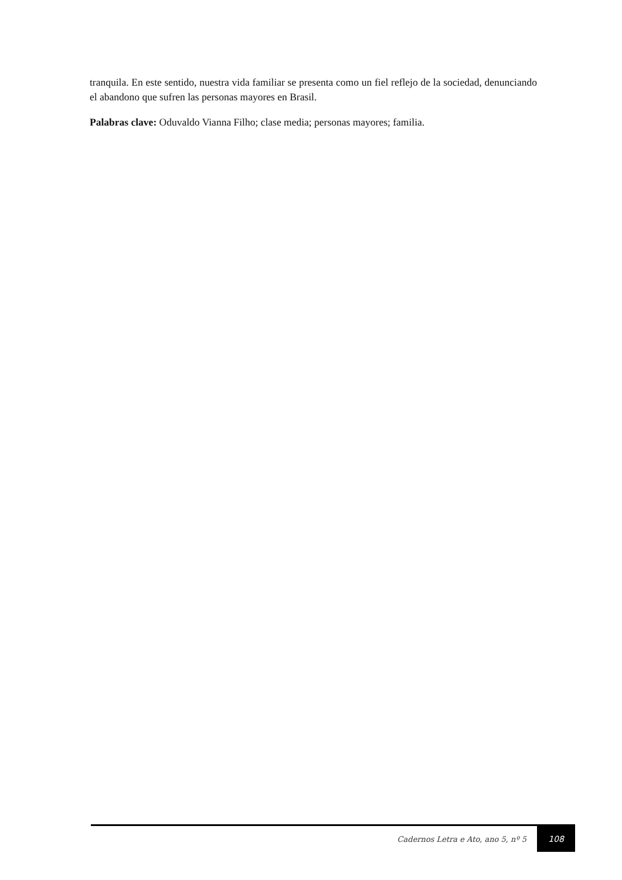tranquila. En este sentido, nuestra vida familiar se presenta como un fiel reflejo de la sociedad, denunciando el abandono que sufren las personas mayores en Brasil.
Palabras clave: Oduvaldo Vianna Filho; clase media; personas mayores; familia.
Cadernos Letra e Ato, ano 5, nº 5 108